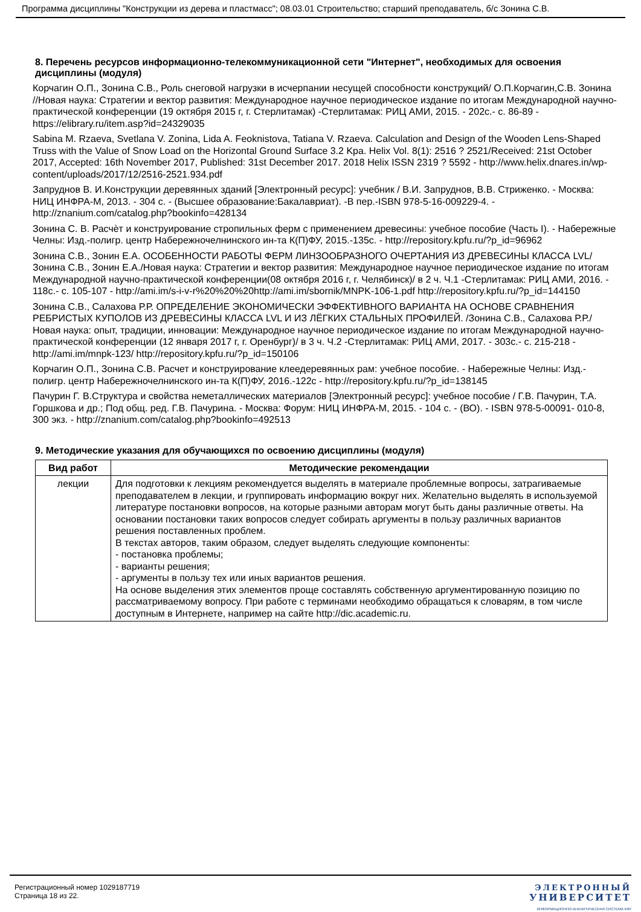Программа дисциплины "Конструкции из дерева и пластмасс"; 08.03.01 Строительство; старший преподаватель, б/с Зонина С.В.
8. Перечень ресурсов информационно-телекоммуникационной сети "Интернет", необходимых для освоения дисциплины (модуля)
Корчагин О.П., Зонина С.В., Роль снеговой нагрузки в исчерпании несущей способности конструкций/ О.П.Корчагин,С.В. Зонина //Новая наука: Стратегии и вектор развития: Международное научное периодическое издание по итогам Международной научно-практической конференции (19 октября 2015 г, г. Стерлитамак) -Стерлитамак: РИЦ АМИ, 2015. - 202с.- с. 86-89 - https://elibrary.ru/item.asp?id=24329035
Sabina M. Rzaeva, Svetlana V. Zonina, Lida A. Feoknistova, Tatiana V. Rzaeva. Calculation and Design of the Wooden Lens-Shaped Truss with the Value of Snow Load on the Horizontal Ground Surface 3.2 Kpa. Helix Vol. 8(1): 2516 ? 2521/Received: 21st October 2017, Accepted: 16th November 2017, Published: 31st December 2017. 2018 Helix ISSN 2319 ? 5592 - http://www.helix.dnares.in/wp-content/uploads/2017/12/2516-2521.934.pdf
Запруднов В. И.Конструкции деревянных зданий [Электронный ресурс]: учебник / В.И. Запруднов, В.В. Стриженко. - Москва: НИЦ ИНФРА-М, 2013. - 304 с. - (Высшее образование:Бакалавриат). -В пер.-ISBN 978-5-16-009229-4. - http://znanium.com/catalog.php?bookinfo=428134
Зонина С. В. Расчѐт и конструирование стропильных ферм с применением древесины: учебное пособие (Часть I). - Набережные Челны: Изд.-полигр. центр Набережночелнинского ин-та К(П)ФУ, 2015.-135с. - http://repository.kpfu.ru/?p_id=96962
Зонина С.В., Зонин Е.А. ОСОБЕННОСТИ РАБОТЫ ФЕРМ ЛИНЗООБРАЗНОГО ОЧЕРТАНИЯ ИЗ ДРЕВЕСИНЫ КЛАССА LVL/Зонина С.В., Зонин Е.А./Новая наука: Стратегии и вектор развития: Международное научное периодическое издание по итогам Международной научно-практической конференции(08 октября 2016 г, г. Челябинск)/ в 2 ч. Ч.1 -Стерлитамак: РИЦ АМИ, 2016. - 118с.- с. 105-107 - http://ami.im/s-i-v-r%20%20%20http://ami.im/sbornik/MNPK-106-1.pdf http://repository.kpfu.ru/?p_id=144150
Зонина С.В., Салахова Р.Р. ОПРЕДЕЛЕНИЕ ЭКОНОМИЧЕСКИ ЭФФЕКТИВНОГО ВАРИАНТА НА ОСНОВЕ СРАВНЕНИЯ РЕБРИСТЫХ КУПОЛОВ ИЗ ДРЕВЕСИНЫ КЛАССА LVL И ИЗ ЛЁГКИХ СТАЛЬНЫХ ПРОФИЛЕЙ. /Зонина С.В., Салахова Р.Р./ Новая наука: опыт, традиции, инновации: Международное научное периодическое издание по итогам Международной научно-практической конференции (12 января 2017 г, г. Оренбург)/ в 3 ч. Ч.2 -Стерлитамак: РИЦ АМИ, 2017. - 303с.- с. 215-218 - http://ami.im/mnpk-123/ http://repository.kpfu.ru/?p_id=150106
Корчагин О.П., Зонина С.В. Расчет и конструирование клеедеревянных рам: учебное пособие. - Набережные Челны: Изд.-полигр. центр Набережночелнинского ин-та К(П)ФУ, 2016.-122с - http://repository.kpfu.ru/?p_id=138145
Пачурин Г. В.Структура и свойства неметаллических материалов [Электронный ресурс]: учебное пособие / Г.В. Пачурин, Т.А. Горшкова и др.; Под общ. ред. Г.В. Пачурина. - Москва: Форум: НИЦ ИНФРА-М, 2015. - 104 с. - (ВО). - ISBN 978-5-00091- 010-8, 300 экз. - http://znanium.com/catalog.php?bookinfo=492513
9. Методические указания для обучающихся по освоению дисциплины (модуля)
| Вид работ | Методические рекомендации |
| --- | --- |
| лекции | Для подготовки к лекциям рекомендуется выделять в материале проблемные вопросы, затрагиваемые преподавателем в лекции, и группировать информацию вокруг них. Желательно выделять в используемой литературе постановки вопросов, на которые разными авторам могут быть даны различные ответы. На основании постановки таких вопросов следует собирать аргументы в пользу различных вариантов решения поставленных проблем. В текстах авторов, таким образом, следует выделять следующие компоненты: - постановка проблемы; - варианты решения; - аргументы в пользу тех или иных вариантов решения. На основе выделения этих элементов проще составлять собственную аргументированную позицию по рассматриваемому вопросу. При работе с терминами необходимо обращаться к словарям, в том числе доступным в Интернете, например на сайте http://dic.academic.ru. |
Регистрационный номер 1029187719
Страница 18 из 22.
ЭЛЕКТРОННЫЙ
УНИВЕРСИТЕТ
ИНФОРМАЦИОННО-АНАЛИТИЧЕСКАЯ СИСТЕМА КФУ